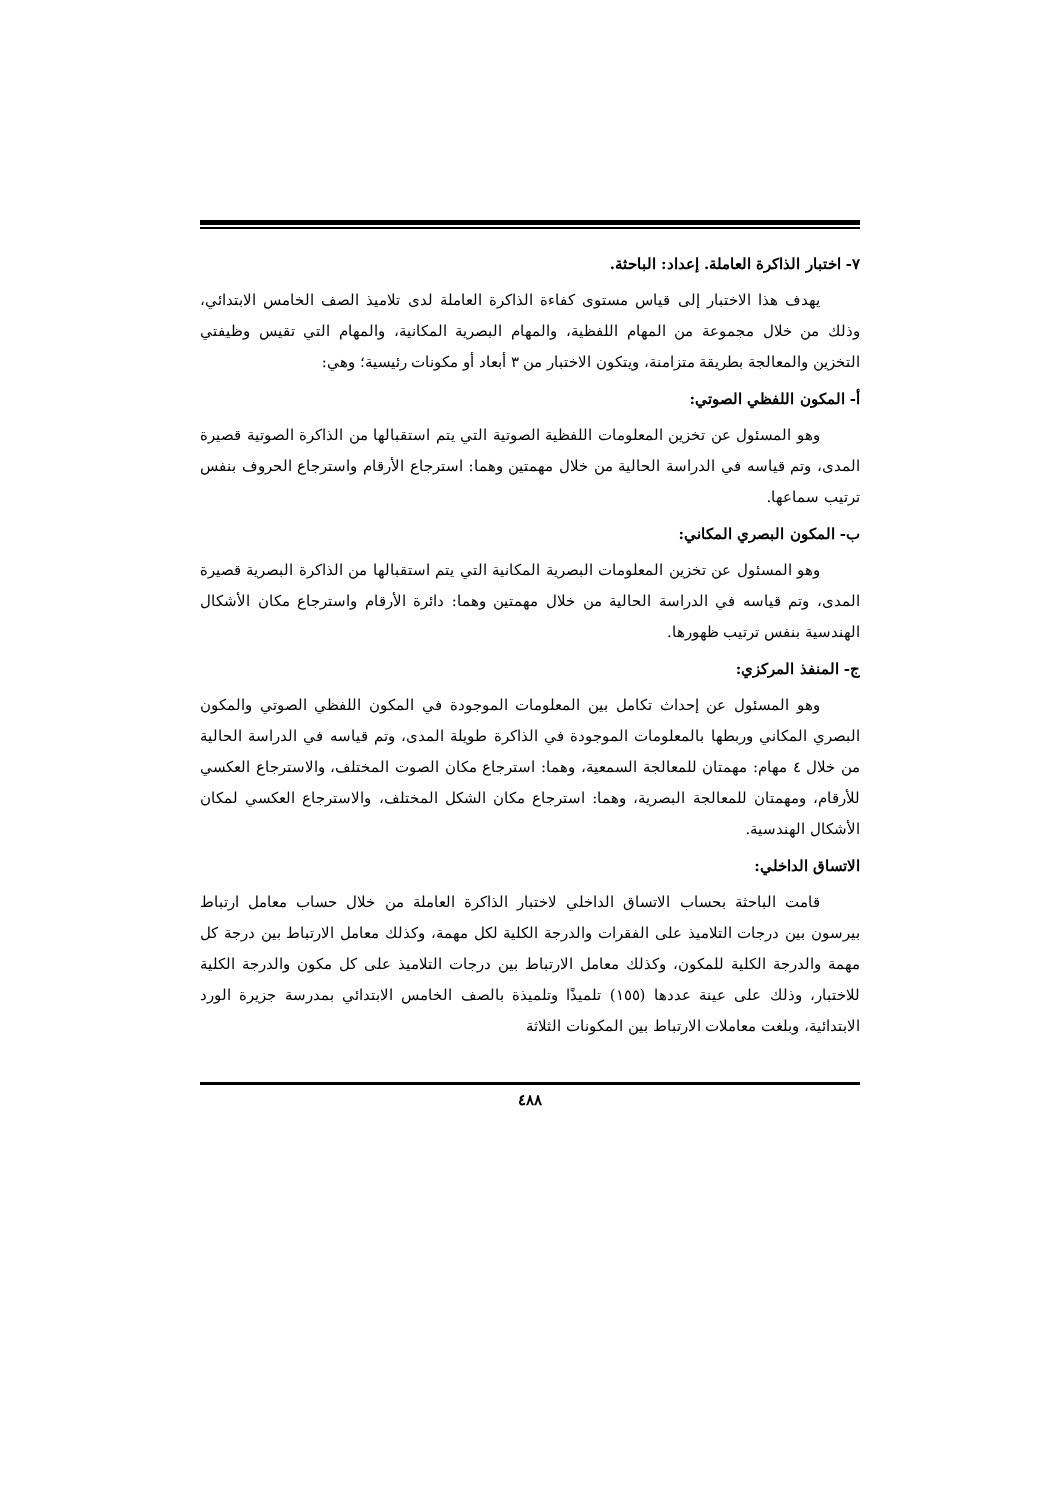٧- اختبار الذاكرة العاملة. إعداد: الباحثة.
يهدف هذا الاختبار إلى قياس مستوى كفاءة الذاكرة العاملة لدى تلاميذ الصف الخامس الابتدائي، وذلك من خلال مجموعة من المهام اللفظية، والمهام البصرية المكانية، والمهام التي تقيس وظيفتي التخزين والمعالجة بطريقة متزامنة، ويتكون الاختبار من ٣ أبعاد أو مكونات رئيسية؛ وهي:
أ- المكون اللفظي الصوتي:
وهو المسئول عن تخزين المعلومات اللفظية الصوتية التي يتم استقبالها من الذاكرة الصوتية قصيرة المدى، وتم قياسه في الدراسة الحالية من خلال مهمتين وهما: استرجاع الأرقام واسترجاع الحروف بنفس ترتيب سماعها.
ب- المكون البصري المكاني:
وهو المسئول عن تخزين المعلومات البصرية المكانية التي يتم استقبالها من الذاكرة البصرية قصيرة المدى، وتم قياسه في الدراسة الحالية من خلال مهمتين وهما: دائرة الأرقام واسترجاع مكان الأشكال الهندسية بنفس ترتيب ظهورها.
ج- المنفذ المركزي:
وهو المسئول عن إحداث تكامل بين المعلومات الموجودة في المكون اللفظي الصوتي والمكون البصري المكاني وربطها بالمعلومات الموجودة في الذاكرة طويلة المدى، وتم قياسه في الدراسة الحالية من خلال ٤ مهام: مهمتان للمعالجة السمعية، وهما: استرجاع مكان الصوت المختلف، والاسترجاع العكسي للأرقام، ومهمتان للمعالجة البصرية، وهما: استرجاع مكان الشكل المختلف، والاسترجاع العكسي لمكان الأشكال الهندسية.
الاتساق الداخلي:
قامت الباحثة بحساب الاتساق الداخلي لاختبار الذاكرة العاملة من خلال حساب معامل ارتباط بيرسون بين درجات التلاميذ على الفقرات والدرجة الكلية لكل مهمة، وكذلك معامل الارتباط بين درجة كل مهمة والدرجة الكلية للمكون، وكذلك معامل الارتباط بين درجات التلاميذ على كل مكون والدرجة الكلية للاختبار، وذلك على عينة عددها (١٥٥) تلميذًا وتلميذة بالصف الخامس الابتدائي بمدرسة جزيرة الورد الابتدائية، وبلغت معاملات الارتباط بين المكونات الثلاثة
٤٨٨